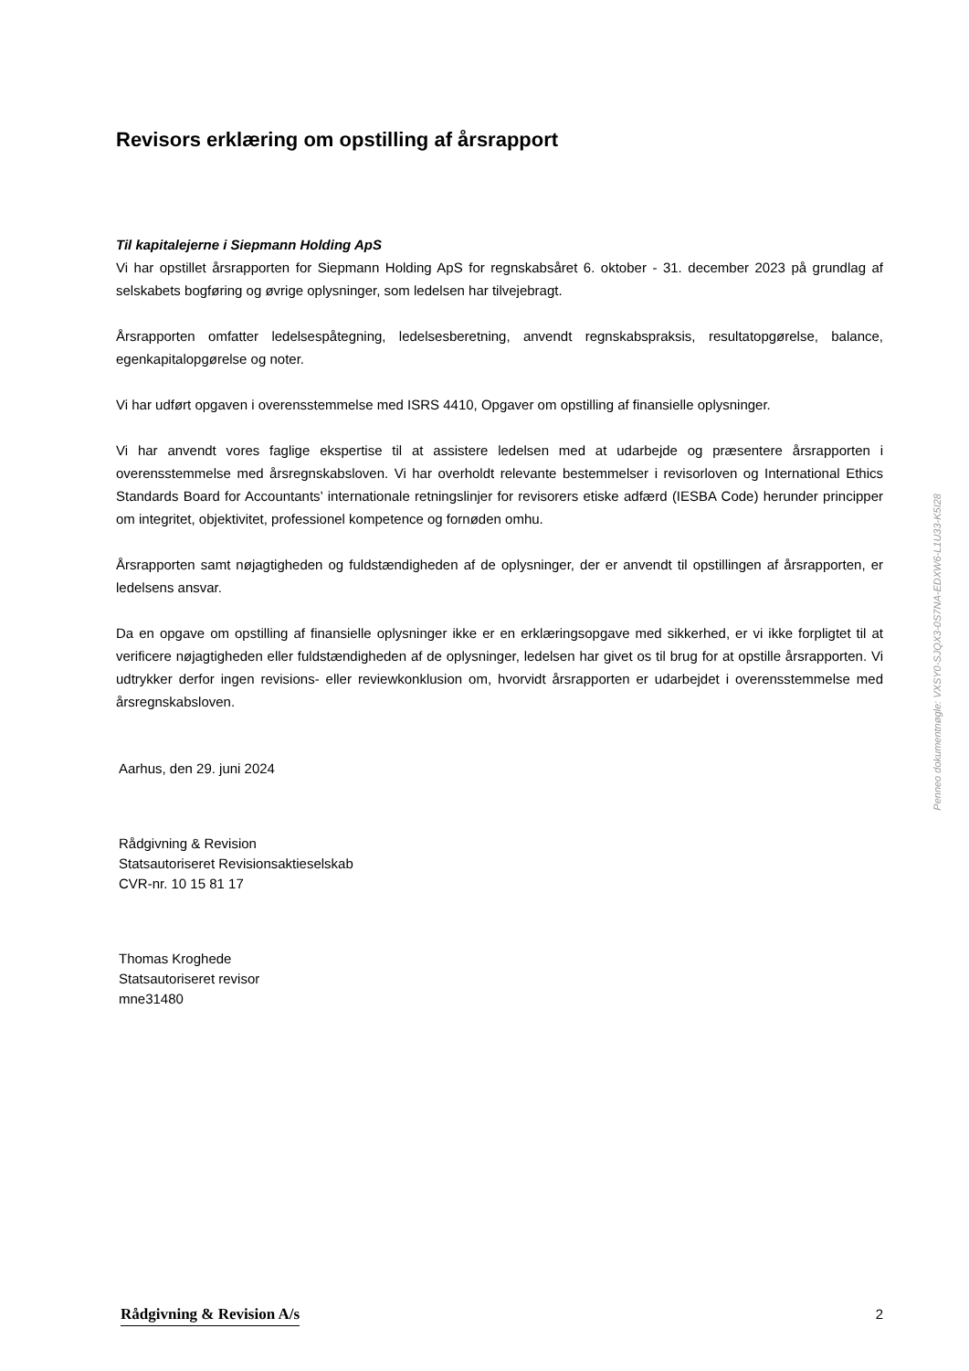Revisors erklæring om opstilling af årsrapport
Til kapitalejerne i Siepmann Holding ApS
Vi har opstillet årsrapporten for Siepmann Holding ApS for regnskabsåret 6. oktober - 31. december 2023 på grundlag af selskabets bogføring og øvrige oplysninger, som ledelsen har tilvejebragt.
Årsrapporten omfatter ledelsespåtegning, ledelsesberetning, anvendt regnskabspraksis, resultatopgørelse, balance, egenkapitalopgørelse og noter.
Vi har udført opgaven i overensstemmelse med ISRS 4410, Opgaver om opstilling af finansielle oplysninger.
Vi har anvendt vores faglige ekspertise til at assistere ledelsen med at udarbejde og præsentere årsrapporten i overensstemmelse med årsregnskabsloven. Vi har overholdt relevante bestemmelser i revisorloven og International Ethics Standards Board for Accountants’ internationale retningslinjer for revisorers etiske adfærd (IESBA Code) herunder principper om integritet, objektivitet, professionel kompetence og fornøden omhu.
Årsrapporten samt nøjagtigheden og fuldstændigheden af de oplysninger, der er anvendt til opstillingen af årsrapporten, er ledelsens ansvar.
Da en opgave om opstilling af finansielle oplysninger ikke er en erklæringsopgave med sikkerhed, er vi ikke forpligtet til at verificere nøjagtigheden eller fuldstændigheden af de oplysninger, ledelsen har givet os til brug for at opstille årsrapporten. Vi udtrykker derfor ingen revisions- eller reviewkonklusion om, hvorvidt årsrapporten er udarbejdet i overensstemmelse med årsregnskabsloven.
Aarhus, den 29. juni 2024
Rådgivning & Revision
Statsautoriseret Revisionsaktieselskab
CVR-nr. 10 15 81 17
Thomas Kroghede
Statsautoriseret revisor
mne31480
Penneo dokumentnøgle: VXSY0-SJQX3-0S7NA-EDXW6-L1U33-K5I28
Rådgivning & Revision A/s 2